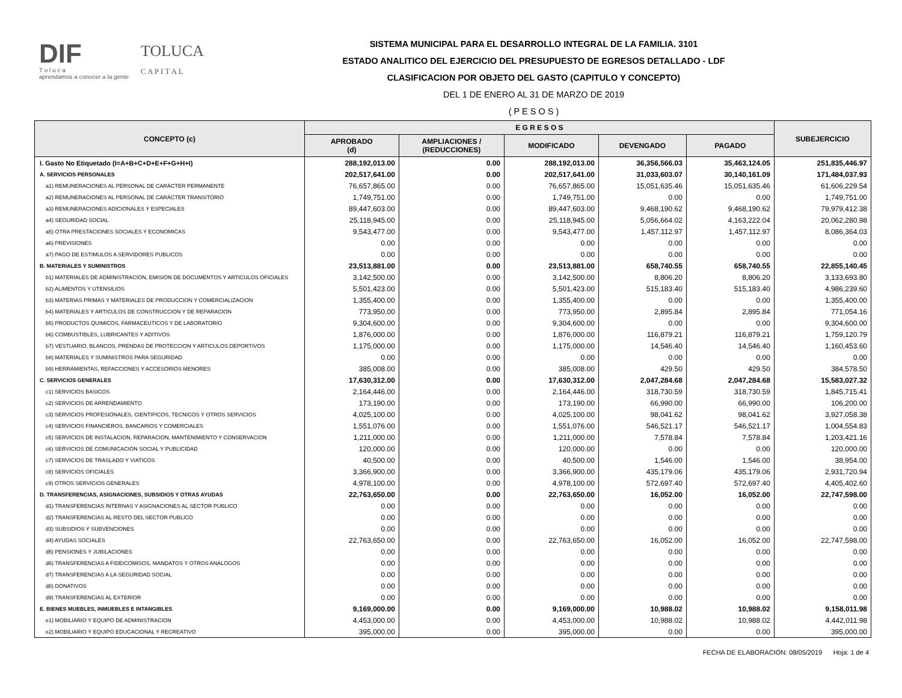DIF
T o l u c a
aprendamos a conocer a la gente
TOLUCA
C A P I T A L
SISTEMA MUNICIPAL PARA EL DESARROLLO INTEGRAL DE LA FAMILIA. 3101
ESTADO ANALITICO DEL EJERCICIO DEL PRESUPUESTO DE EGRESOS DETALLADO - LDF
CLASIFICACION POR OBJETO DEL GASTO (CAPITULO Y CONCEPTO)
DEL 1 DE ENERO AL 31 DE MARZO DE 2019
( P E S O S )
| CONCEPTO (c) | E G R E S O S | | | | | SUBEJERCICIO |
| --- | --- | --- | --- | --- | --- | --- |
| | APROBADO (d) | AMPLIACIONES / (REDUCCIONES) | MODIFICADO | DEVENGADO | PAGADO | |
| I. Gasto No Etiquetado (I=A+B+C+D+E+F+G+H+I) | 288,192,013.00 | 0.00 | 288,192,013.00 | 36,356,566.03 | 35,463,124.05 | 251,835,446.97 |
| A. SERVICIOS PERSONALES | 202,517,641.00 | 0.00 | 202,517,641.00 | 31,033,603.07 | 30,140,161.09 | 171,484,037.93 |
| a1) REMUNERACIONES AL PERSONAL DE CARÁCTER PERMANENTE | 76,657,865.00 | 0.00 | 76,657,865.00 | 15,051,635.46 | 15,051,635.46 | 61,606,229.54 |
| a2) REMUNERACIONES AL PERSONAL DE CARÁCTER TRANSITORIO | 1,749,751.00 | 0.00 | 1,749,751.00 | 0.00 | 0.00 | 1,749,751.00 |
| a3) REMUNERACIONES ADICIONALES Y ESPECIALES | 89,447,603.00 | 0.00 | 89,447,603.00 | 9,468,190.62 | 9,468,190.62 | 79,979,412.38 |
| a4) SEGURIDAD SOCIAL | 25,118,945.00 | 0.00 | 25,118,945.00 | 5,056,664.02 | 4,163,222.04 | 20,062,280.98 |
| a5) OTRA PRESTACIONES SOCIALES Y ECONOMICAS | 9,543,477.00 | 0.00 | 9,543,477.00 | 1,457,112.97 | 1,457,112.97 | 8,086,364.03 |
| a6) PREVISIONES | 0.00 | 0.00 | 0.00 | 0.00 | 0.00 | 0.00 |
| a7) PAGO DE ESTIMULOS A SERVIDORES PUBLICOS | 0.00 | 0.00 | 0.00 | 0.00 | 0.00 | 0.00 |
| B. MATERIALES Y SUMINISTROS | 23,513,881.00 | 0.00 | 23,513,881.00 | 658,740.55 | 658,740.55 | 22,855,140.45 |
| b1) MATERIALES DE ADMINISTRACION, EMISION DE DOCUMENTOS Y ARTICULOS OFICIALES | 3,142,500.00 | 0.00 | 3,142,500.00 | 8,806.20 | 8,806.20 | 3,133,693.80 |
| b2) ALIMENTOS Y UTENSILIOS | 5,501,423.00 | 0.00 | 5,501,423.00 | 515,183.40 | 515,183.40 | 4,986,239.60 |
| b3) MATERIAS PRIMAS Y MATERIALES DE PRODUCCION Y COMERCIALIZACION | 1,355,400.00 | 0.00 | 1,355,400.00 | 0.00 | 0.00 | 1,355,400.00 |
| b4) MATERIALES Y ARTICULOS DE CONSTRUCCION Y DE REPARACION | 773,950.00 | 0.00 | 773,950.00 | 2,895.84 | 2,895.84 | 771,054.16 |
| b5) PRODUCTOS QUIMICOS, FARMACEUTICOS Y DE LABORATORIO | 9,304,600.00 | 0.00 | 9,304,600.00 | 0.00 | 0.00 | 9,304,600.00 |
| b6) COMBUSTIBLES, LUBRICANTES Y ADITIVOS | 1,876,000.00 | 0.00 | 1,876,000.00 | 116,879.21 | 116,879.21 | 1,759,120.79 |
| b7) VESTUARIO, BLANCOS, PRENDAS DE PROTECCION Y ARTICULOS DEPORTIVOS | 1,175,000.00 | 0.00 | 1,175,000.00 | 14,546.40 | 14,546.40 | 1,160,453.60 |
| b8) MATERIALES Y SUMINISTROS PARA SEGURIDAD | 0.00 | 0.00 | 0.00 | 0.00 | 0.00 | 0.00 |
| b9) HERRAMIENTAS, REFACCIONES Y ACCESORIOS MENORES | 385,008.00 | 0.00 | 385,008.00 | 429.50 | 429.50 | 384,578.50 |
| C. SERVICIOS GENERALES | 17,630,312.00 | 0.00 | 17,630,312.00 | 2,047,284.68 | 2,047,284.68 | 15,583,027.32 |
| c1) SERVICIOS BASICOS | 2,164,446.00 | 0.00 | 2,164,446.00 | 318,730.59 | 318,730.59 | 1,845,715.41 |
| c2) SERVICIOS DE ARRENDAMIENTO | 173,190.00 | 0.00 | 173,190.00 | 66,990.00 | 66,990.00 | 106,200.00 |
| c3) SERVICIOS PROFESIONALES, CIENTIFICOS, TECNICOS Y OTROS SERVICIOS | 4,025,100.00 | 0.00 | 4,025,100.00 | 98,041.62 | 98,041.62 | 3,927,058.38 |
| c4) SERVICIOS FINANCIEROS, BANCARIOS Y COMERCIALES | 1,551,076.00 | 0.00 | 1,551,076.00 | 546,521.17 | 546,521.17 | 1,004,554.83 |
| c5) SERVICIOS DE INSTALACION, REPARACION, MANTENIMIENTO Y CONSERVACION | 1,211,000.00 | 0.00 | 1,211,000.00 | 7,578.84 | 7,578.84 | 1,203,421.16 |
| c6) SERVICIOS DE COMUNICACIÓN SOCIAL Y PUBLICIDAD | 120,000.00 | 0.00 | 120,000.00 | 0.00 | 0.00 | 120,000.00 |
| c7) SERVICIOS DE TRASLADO Y VIATICOS | 40,500.00 | 0.00 | 40,500.00 | 1,546.00 | 1,546.00 | 38,954.00 |
| c8) SERVICIOS OFICIALES | 3,366,900.00 | 0.00 | 3,366,900.00 | 435,179.06 | 435,179.06 | 2,931,720.94 |
| c9) OTROS SERVICIOS GENERALES | 4,978,100.00 | 0.00 | 4,978,100.00 | 572,697.40 | 572,697.40 | 4,405,402.60 |
| D. TRANSFERENCIAS, ASIGNACIONES, SUBSIDIOS Y OTRAS AYUDAS | 22,763,650.00 | 0.00 | 22,763,650.00 | 16,052.00 | 16,052.00 | 22,747,598.00 |
| d1) TRANSFERENCIAS INTERNAS Y ASIGNACIONES AL SECTOR PUBLICO | 0.00 | 0.00 | 0.00 | 0.00 | 0.00 | 0.00 |
| d2) TRANSFERENCIAS AL RESTO DEL SECTOR PUBLICO | 0.00 | 0.00 | 0.00 | 0.00 | 0.00 | 0.00 |
| d3) SUBSIDIOS Y SUBVENCIONES | 0.00 | 0.00 | 0.00 | 0.00 | 0.00 | 0.00 |
| d4) AYUDAS SOCIALES | 22,763,650.00 | 0.00 | 22,763,650.00 | 16,052.00 | 16,052.00 | 22,747,598.00 |
| d5) PENSIONES Y JUBILACIONES | 0.00 | 0.00 | 0.00 | 0.00 | 0.00 | 0.00 |
| d6) TRANSFERENCIAS A FIDEICOMISOS, MANDATOS Y OTROS ANALOGOS | 0.00 | 0.00 | 0.00 | 0.00 | 0.00 | 0.00 |
| d7) TRANSFERENCIAS A LA SEGURIDAD SOCIAL | 0.00 | 0.00 | 0.00 | 0.00 | 0.00 | 0.00 |
| d8) DONATIVOS | 0.00 | 0.00 | 0.00 | 0.00 | 0.00 | 0.00 |
| d9) TRANSFERENCIAS AL EXTERIOR | 0.00 | 0.00 | 0.00 | 0.00 | 0.00 | 0.00 |
| E. BIENES MUEBLES, INMUEBLES E INTANGIBLES | 9,169,000.00 | 0.00 | 9,169,000.00 | 10,988.02 | 10,988.02 | 9,158,011.98 |
| e1) MOBILIARIO Y EQUIPO DE ADMINISTRACION | 4,453,000.00 | 0.00 | 4,453,000.00 | 10,988.02 | 10,988.02 | 4,442,011.98 |
| e2) MOBILIARIO Y EQUIPO EDUCACIONAL Y RECREATIVO | 395,000.00 | 0.00 | 395,000.00 | 0.00 | 0.00 | 395,000.00 |
FECHA DE ELABORACION: 08/05/2019 Hoja: 1 de 4